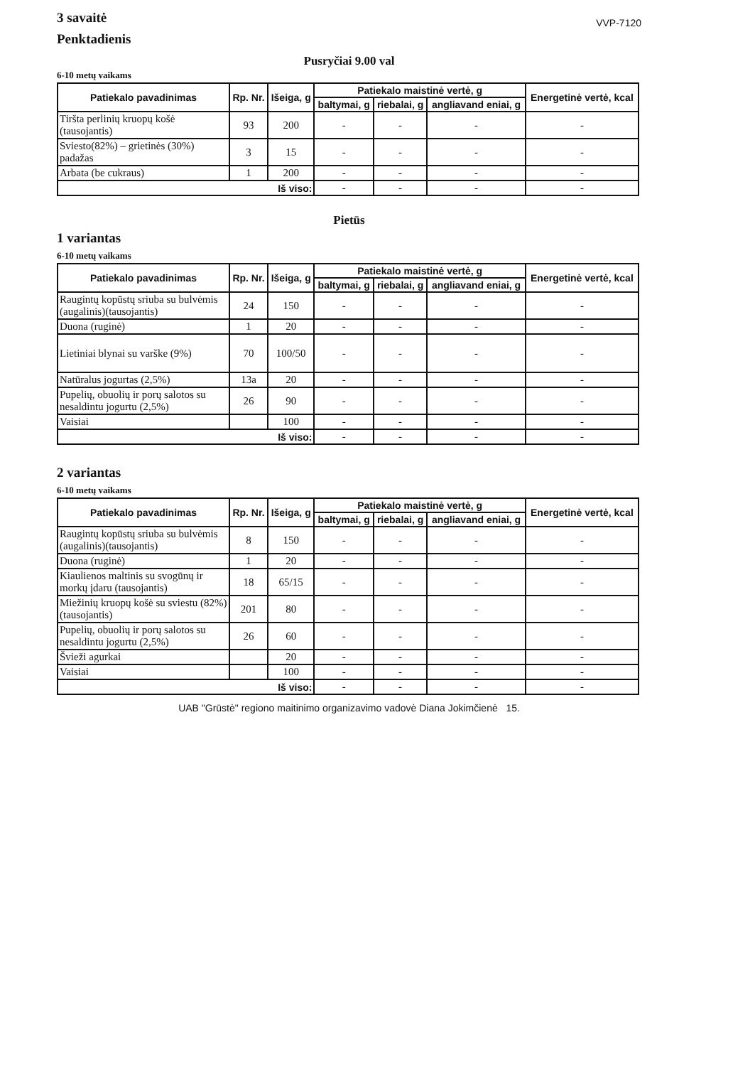3 savaitė
Penktadienis
VVP-7120
Pusryčiai 9.00 val
6-10 metų vaikams
| Patiekalo pavadinimas | Rp. Nr. | Išeiga, g | Patiekalo maistinė vertė, g | | | Energetinė vertė, kcal |
| --- | --- | --- | --- | --- | --- | --- |
| | | | baltymai, g | riebalai, g | angliavand eniai, g | |
| Tiršta perlinių kruopų košė (tausojantis) | 93 | 200 | - | - | - | - |
| Sviesto(82%) – grietinės (30%) padažas | 3 | 15 | - | - | - | - |
| Arbata (be cukraus) | 1 | 200 | - | - | - | - |
| Iš viso: | | | - | - | - | - |
Pietūs
1 variantas
6-10 metų vaikams
| Patiekalo pavadinimas | Rp. Nr. | Išeiga, g | Patiekalo maistinė vertė, g | | | Energetinė vertė, kcal |
| --- | --- | --- | --- | --- | --- | --- |
| | | | baltymai, g | riebalai, g | angliavand eniai, g | |
| Raugintų kopūstų sriuba su bulvėmis (augalinis)(tausojantis) | 24 | 150 | - | - | - | - |
| Duona (ruginė) | 1 | 20 | - | - | - | - |
| Lietiniai blynai su varške (9%) | 70 | 100/50 | - | - | - | - |
| Natūralus jogurtas (2,5%) | 13a | 20 | - | - | - | - |
| Pupelių, obuolių ir porų salotos su nesaldintu jogurtu (2,5%) | 26 | 90 | - | - | - | - |
| Vaisiai | | 100 | - | - | - | - |
| Iš viso: | | | - | - | - | - |
2 variantas
6-10 metų vaikams
| Patiekalo pavadinimas | Rp. Nr. | Išeiga, g | Patiekalo maistinė vertė, g | | | Energetinė vertė, kcal |
| --- | --- | --- | --- | --- | --- | --- |
| | | | baltymai, g | riebalai, g | angliavand eniai, g | |
| Raugintų kopūstų sriuba su bulvėmis (augalinis)(tausojantis) | 8 | 150 | - | - | - | - |
| Duona (ruginė) | 1 | 20 | - | - | - | - |
| Kiaulienos maltinis su svogūnų ir morkų įdaru (tausojantis) | 18 | 65/15 | - | - | - | - |
| Miežinių kruopų košė su sviestu (82%)(tausojantis) | 201 | 80 | - | - | - | - |
| Pupelių, obuolių ir porų salotos su nesaldintu jogurtu (2,5%) | 26 | 60 | - | - | - | - |
| Švieži agurkai | | 20 | - | - | - | - |
| Vaisiai | | 100 | - | - | - | - |
| Iš viso: | | | - | - | - | - |
UAB "Grūstė" regiono maitinimo organizavimo vadovė Diana Jokimčienė 15.